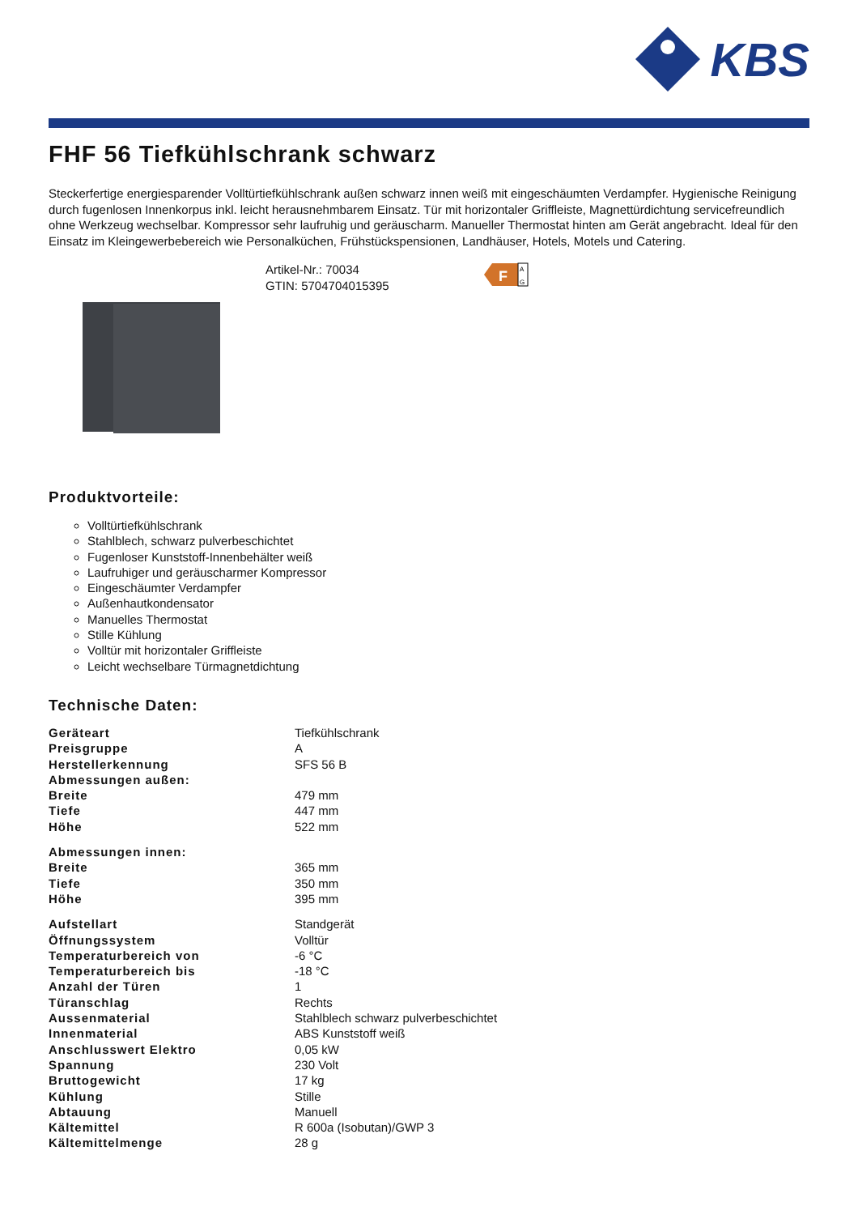KBS
FHF 56 Tiefkühlschrank schwarz
Steckerfertige energiesparender Volltürtiefkühlschrank außen schwarz innen weiß mit eingeschäumten Verdampfer. Hygienische Reinigung durch fugenlosen Innenkorpus inkl. leicht herausnehmbarem Einsatz. Tür mit horizontaler Griffleiste, Magnettürdichtung servicefreundlich ohne Werkzeug wechselbar. Kompressor sehr laufruhig und geräuscharm. Manueller Thermostat hinten am Gerät angebracht. Ideal für den Einsatz im Kleingewerbebereich wie Personalküchen, Frühstückspensionen, Landhäuser, Hotels, Motels und Catering.
Artikel-Nr.: 70034
GTIN: 5704704015395
F
A
G
Produktvorteile:
Volltürtiefkühlschrank
Stahlblech, schwarz pulverbeschichtet
Fugenloser Kunststoff-Innenbehälter weiß
Laufruhiger und geräuscharmer Kompressor
Eingeschäumter Verdampfer
Außenhautkondensator
Manuelles Thermostat
Stille Kühlung
Volltür mit horizontaler Griffleiste
Leicht wechselbare Türmagnetdichtung
Technische Daten:
| Geräteart | Tiefkühlschrank |
| Preisgruppe | A |
| Herstellerkennung | SFS 56 B |
| Abmessungen außen: | |
| Breite | 479 mm |
| Tiefe | 447 mm |
| Höhe | 522 mm |
| Abmessungen innen: | |
| Breite | 365 mm |
| Tiefe | 350 mm |
| Höhe | 395 mm |
| Aufstellart | Standgerät |
| Öffnungssystem | Volltür |
| Temperaturbereich von | -6 °C |
| Temperaturbereich bis | -18 °C |
| Anzahl der Türen | 1 |
| Türanschlag | Rechts |
| Aussenmaterial | Stahlblech schwarz pulverbeschichtet |
| Innenmaterial | ABS Kunststoff weiß |
| Anschlusswert Elektro | 0,05 kW |
| Spannung | 230 Volt |
| Bruttogewicht | 17 kg |
| Kühlung | Stille |
| Abtauung | Manuell |
| Kältemittel | R 600a (Isobutan)/GWP 3 |
| Kältemittelmenge | 28 g |